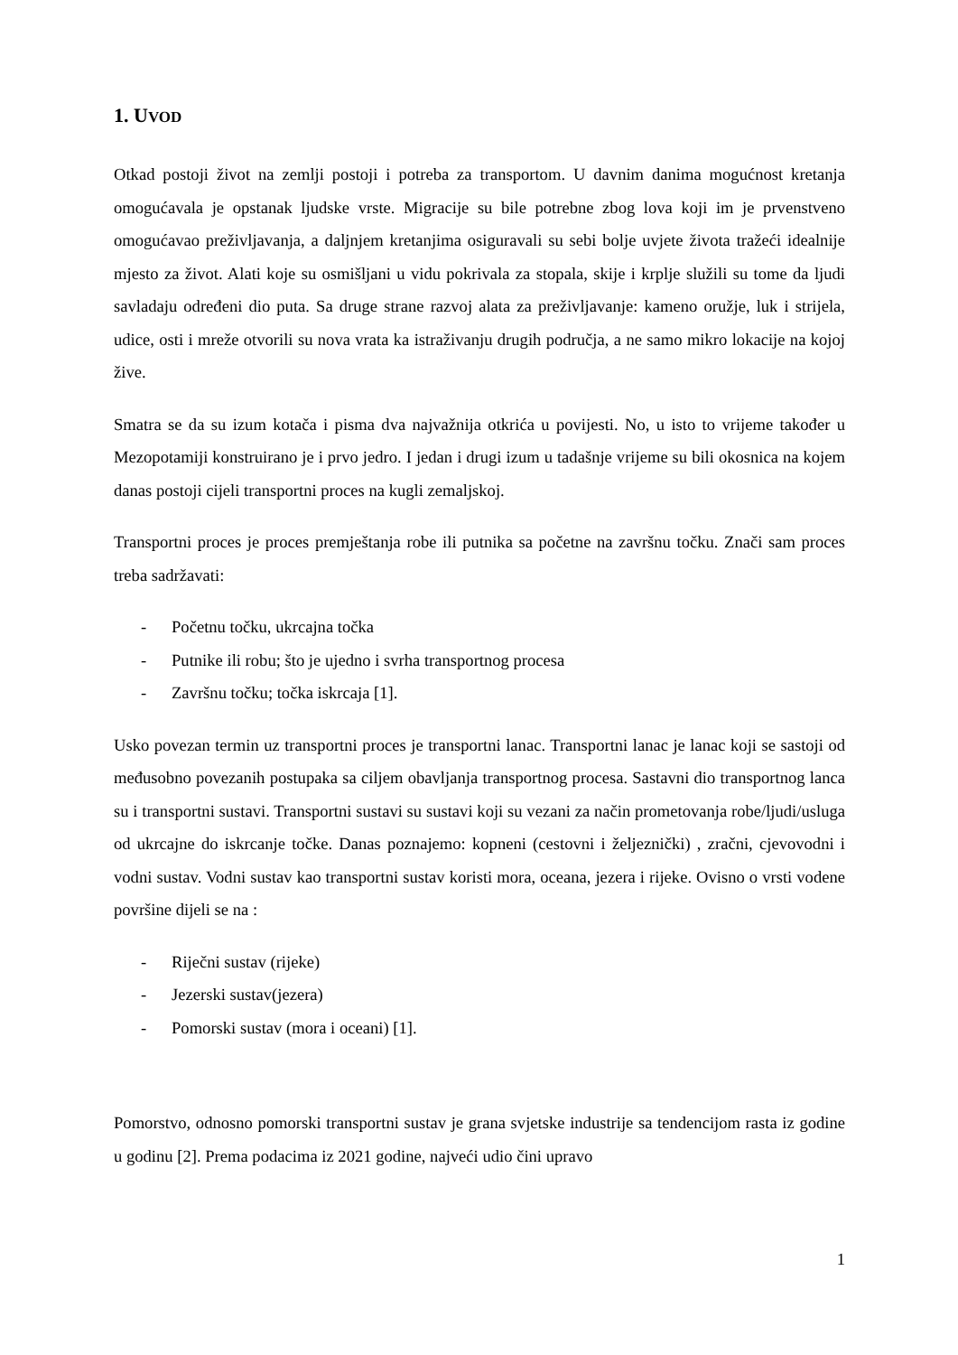1. UVOD
Otkad postoji život na zemlji postoji i potreba za transportom. U davnim danima mogućnost kretanja omogućavala je opstanak ljudske vrste. Migracije su bile potrebne zbog lova koji im je prvenstveno omogućavao preživljavanja, a daljnjem kretanjima osiguravali su sebi bolje uvjete života tražeći idealnije mjesto za život. Alati koje su osmišljani u vidu pokrivala za stopala, skije i krplje služili su tome da ljudi savladaju određeni dio puta. Sa druge strane razvoj alata za preživljavanje: kameno oružje, luk i strijela, udice, osti i mreže otvorili su nova vrata ka istraživanju drugih područja, a ne samo mikro lokacije na kojoj žive.
Smatra se da su izum kotača i pisma dva najvažnija otkrića u povijesti. No, u isto to vrijeme također u Mezopotamiji konstruirano je i prvo jedro. I jedan i drugi izum u tadašnje vrijeme su bili okosnica na kojem danas postoji cijeli transportni proces na kugli zemaljskoj.
Transportni proces je proces premještanja robe ili putnika sa početne na završnu točku. Znači sam proces treba sadržavati:
- Početnu točku, ukrcajna točka
- Putnike ili robu; što je ujedno i svrha transportnog procesa
- Završnu točku; točka iskrcaja [1].
Usko povezan termin uz transportni proces je transportni lanac. Transportni lanac je lanac koji se sastoji od međusobno povezanih postupaka sa ciljem obavljanja transportnog procesa. Sastavni dio transportnog lanca su i transportni sustavi. Transportni sustavi su sustavi koji su vezani za način prometovanja robe/ljudi/usluga od ukrcajne do iskrcanje točke. Danas poznajemo: kopneni (cestovni i željeznički) , zračni, cjevovodni i vodni sustav. Vodni sustav kao transportni sustav koristi mora, oceana, jezera i rijeke. Ovisno o vrsti vodene površine dijeli se na :
- Riječni sustav (rijeke)
- Jezerski sustav(jezera)
- Pomorski sustav (mora i oceani) [1].
Pomorstvo, odnosno pomorski transportni sustav je grana svjetske industrije sa tendencijom rasta iz godine u godinu [2]. Prema podacima iz 2021 godine, najveći udio čini upravo
1